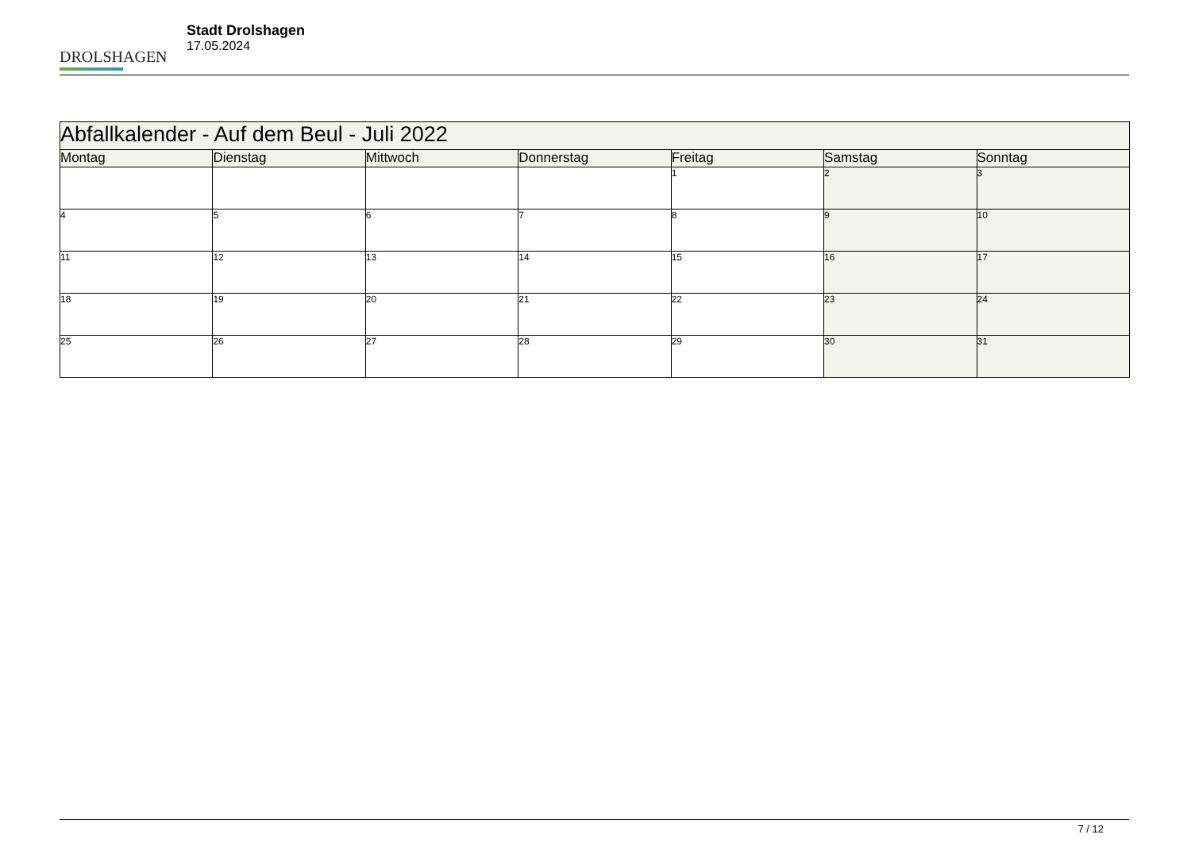DROLSHAGEN
Stadt Drolshagen
17.05.2024
| Abfallkalender - Auf dem Beul - Juli 2022 | | | | | | |
| Montag | Dienstag | Mittwoch | Donnerstag | Freitag | Samstag | Sonntag |
| | | | | 1 | 2 | 3 |
| 4 | 5 | 6 | 7 | 8 | 9 | 10 |
| 11 | 12 | 13 | 14 | 15 | 16 | 17 |
| 18 | 19 | 20 | 21 | 22 | 23 | 24 |
| 25 | 26 | 27 | 28 | 29 | 30 | 31 |
7 / 12